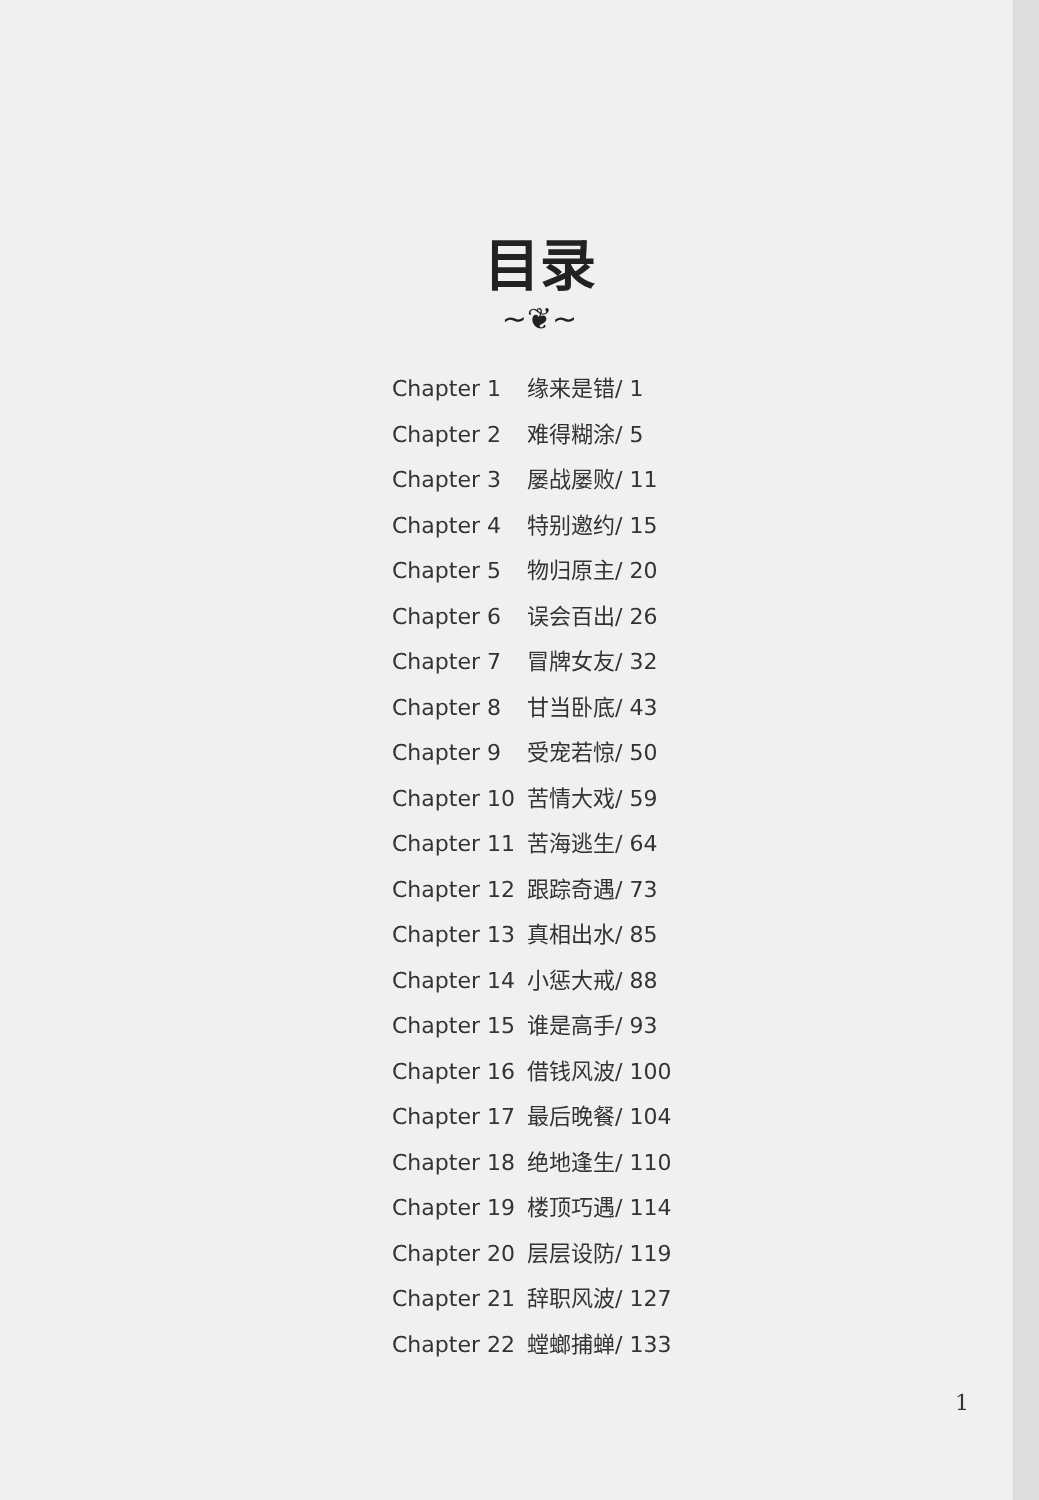目录
~❦~
Chapter 1 缘来是错/ 1
Chapter 2 难得糊涂/ 5
Chapter 3 屡战屡败/ 11
Chapter 4 特别邀约/ 15
Chapter 5 物归原主/ 20
Chapter 6 误会百出/ 26
Chapter 7 冒牌女友/ 32
Chapter 8 甘当卧底/ 43
Chapter 9 受宠若惊/ 50
Chapter 10 苦情大戏/ 59
Chapter 11 苦海逃生/ 64
Chapter 12 跟踪奇遇/ 73
Chapter 13 真相出水/ 85
Chapter 14 小惩大戒/ 88
Chapter 15 谁是高手/ 93
Chapter 16 借钱风波/ 100
Chapter 17 最后晚餐/ 104
Chapter 18 绝地逢生/ 110
Chapter 19 楼顶巧遇/ 114
Chapter 20 层层设防/ 119
Chapter 21 辞职风波/ 127
Chapter 22 螳螂捕蝉/ 133
1